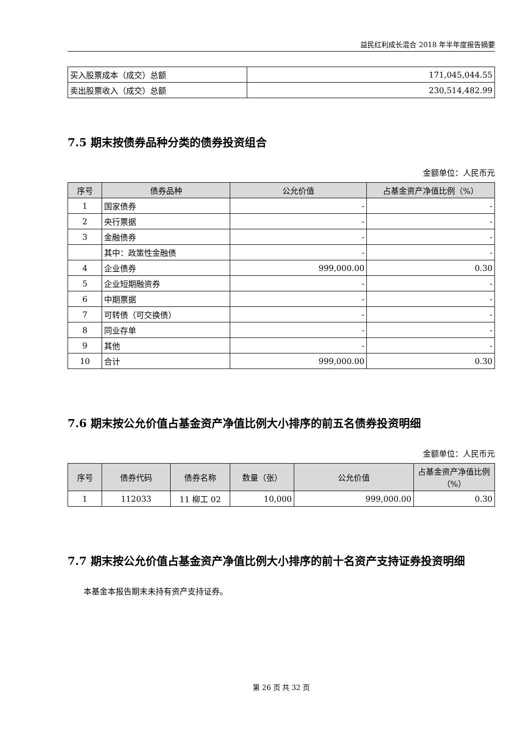益民红利成长混合 2018 年半年度报告摘要
| 买入股票成本（成交）总额 | 171,045,044.55 |
| 卖出股票收入（成交）总额 | 230,514,482.99 |
7.5 期末按债券品种分类的债券投资组合
金额单位：人民币元
| 序号 | 债券品种 | 公允价值 | 占基金资产净值比例（%） |
| --- | --- | --- | --- |
| 1 | 国家债券 | - | - |
| 2 | 央行票据 | - | - |
| 3 | 金融债券 | - | - |
| | 其中：政策性金融债 | - | - |
| 4 | 企业债券 | 999,000.00 | 0.30 |
| 5 | 企业短期融资券 | - | - |
| 6 | 中期票据 | - | - |
| 7 | 可转债（可交换债） | - | - |
| 8 | 同业存单 | - | - |
| 9 | 其他 | - | - |
| 10 | 合计 | 999,000.00 | 0.30 |
7.6 期末按公允价值占基金资产净值比例大小排序的前五名债券投资明细
金额单位：人民币元
| 序号 | 债券代码 | 债券名称 | 数量（张） | 公允价值 | 占基金资产净值比例（%） |
| --- | --- | --- | --- | --- | --- |
| 1 | 112033 | 11 柳工 02 | 10,000 | 999,000.00 | 0.30 |
7.7 期末按公允价值占基金资产净值比例大小排序的前十名资产支持证券投资明细
本基金本报告期末未持有资产支持证券。
第 26 页 共 32 页